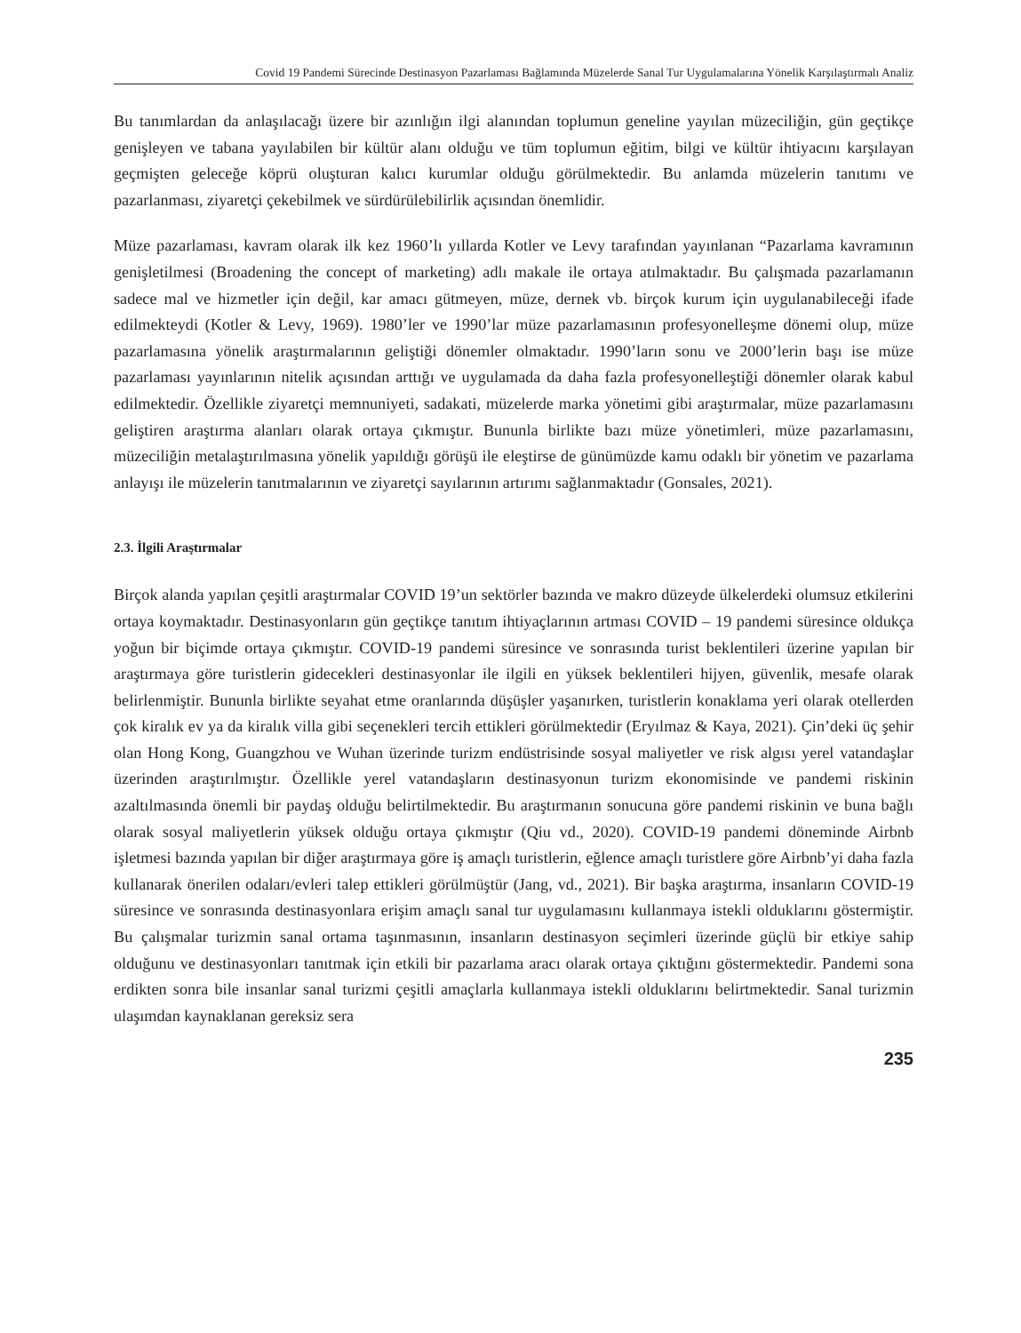Covid 19 Pandemi Sürecinde Destinasyon Pazarlaması Bağlamında Müzelerde Sanal Tur Uygulamalarına Yönelik Karşılaştırmalı Analiz
Bu tanımlardan da anlaşılacağı üzere bir azınlığın ilgi alanından toplumun geneline yayılan müzeciliğin, gün geçtikçe genişleyen ve tabana yayılabilen bir kültür alanı olduğu ve tüm toplumun eğitim, bilgi ve kültür ihtiyacını karşılayan geçmişten geleceğe köprü oluşturan kalıcı kurumlar olduğu görülmektedir. Bu anlamda müzelerin tanıtımı ve pazarlanması, ziyaretçi çekebilmek ve sürdürülebilirlik açısından önemlidir.
Müze pazarlaması, kavram olarak ilk kez 1960’lı yıllarda Kotler ve Levy tarafından yayınlanan “Pazarlama kavramının genişletilmesi (Broadening the concept of marketing) adlı makale ile ortaya atılmaktadır. Bu çalışmada pazarlamanın sadece mal ve hizmetler için değil, kar amacı gütmeyen, müze, dernek vb. birçok kurum için uygulanabileceği ifade edilmekteydi (Kotler & Levy, 1969). 1980’ler ve 1990’lar müze pazarlamasının profesyonelleşme dönemi olup, müze pazarlamasına yönelik araştırmalarının geliştiği dönemler olmaktadır. 1990’ların sonu ve 2000’lerin başı ise müze pazarlaması yayınlarının nitelik açısından arttığı ve uygulamada da daha fazla profesyonelleştiği dönemler olarak kabul edilmektedir. Özellikle ziyaretçi memnuniyeti, sadakati, müzelerde marka yönetimi gibi araştırmalar, müze pazarlamasını geliştiren araştırma alanları olarak ortaya çıkmıştır. Bununla birlikte bazı müze yönetimleri, müze pazarlamasını, müzeciliğin metalaştırılmasına yönelik yapıldığı görüşü ile eleştirse de günümüzde kamu odaklı bir yönetim ve pazarlama anlayışı ile müzelerin tanıtmalarının ve ziyaretçi sayılarının artırımı sağlanmaktadır (Gonsales, 2021).
2.3. İlgili Araştırmalar
Birçok alanda yapılan çeşitli araştırmalar COVID 19’un sektörler bazında ve makro düzeyde ülkelerdeki olumsuz etkilerini ortaya koymaktadır. Destinasyonların gün geçtikçe tanıtım ihtiyaçlarının artması COVID – 19 pandemi süresince oldukça yoğun bir biçimde ortaya çıkmıştır. COVID-19 pandemi süresince ve sonrasında turist beklentileri üzerine yapılan bir araştırmaya göre turistlerin gidecekleri destinasyonlar ile ilgili en yüksek beklentileri hijyen, güvenlik, mesafe olarak belirlenmiştir. Bununla birlikte seyahat etme oranlarında düşüşler yaşanırken, turistlerin konaklama yeri olarak otellerden çok kiralık ev ya da kiralık villa gibi seçenekleri tercih ettikleri görülmektedir (Eryılmaz & Kaya, 2021). Çin’deki üç şehir olan Hong Kong, Guangzhou ve Wuhan üzerinde turizm endüstrisinde sosyal maliyetler ve risk algısı yerel vatandaşlar üzerinden araştırılmıştır. Özellikle yerel vatandaşların destinasyonun turizm ekonomisinde ve pandemi riskinin azaltılmasında önemli bir paydaş olduğu belirtilmektedir. Bu araştırmanın sonucuna göre pandemi riskinin ve buna bağlı olarak sosyal maliyetlerin yüksek olduğu ortaya çıkmıştır (Qiu vd., 2020). COVID-19 pandemi döneminde Airbnb işletmesi bazında yapılan bir diğer araştırmaya göre iş amaçlı turistlerin, eğlence amaçlı turistlere göre Airbnb’yi daha fazla kullanarak önerilen odaları/evleri talep ettikleri görülmüştür (Jang, vd., 2021). Bir başka araştırma, insanların COVID-19 süresince ve sonrasında destinasyonlara erişim amaçlı sanal tur uygulamasını kullanmaya istekli olduklarını göstermiştir. Bu çalışmalar turizmin sanal ortama taşınmasının, insanların destinasyon seçimleri üzerinde güçlü bir etkiye sahip olduğunu ve destinasyonları tanıtmak için etkili bir pazarlama aracı olarak ortaya çıktığını göstermektedir. Pandemi sona erdikten sonra bile insanlar sanal turizmi çeşitli amaçlarla kullanmaya istekli olduklarını belirtmektedir. Sanal turizmin ulaşımdan kaynaklanan gereksiz sera
235